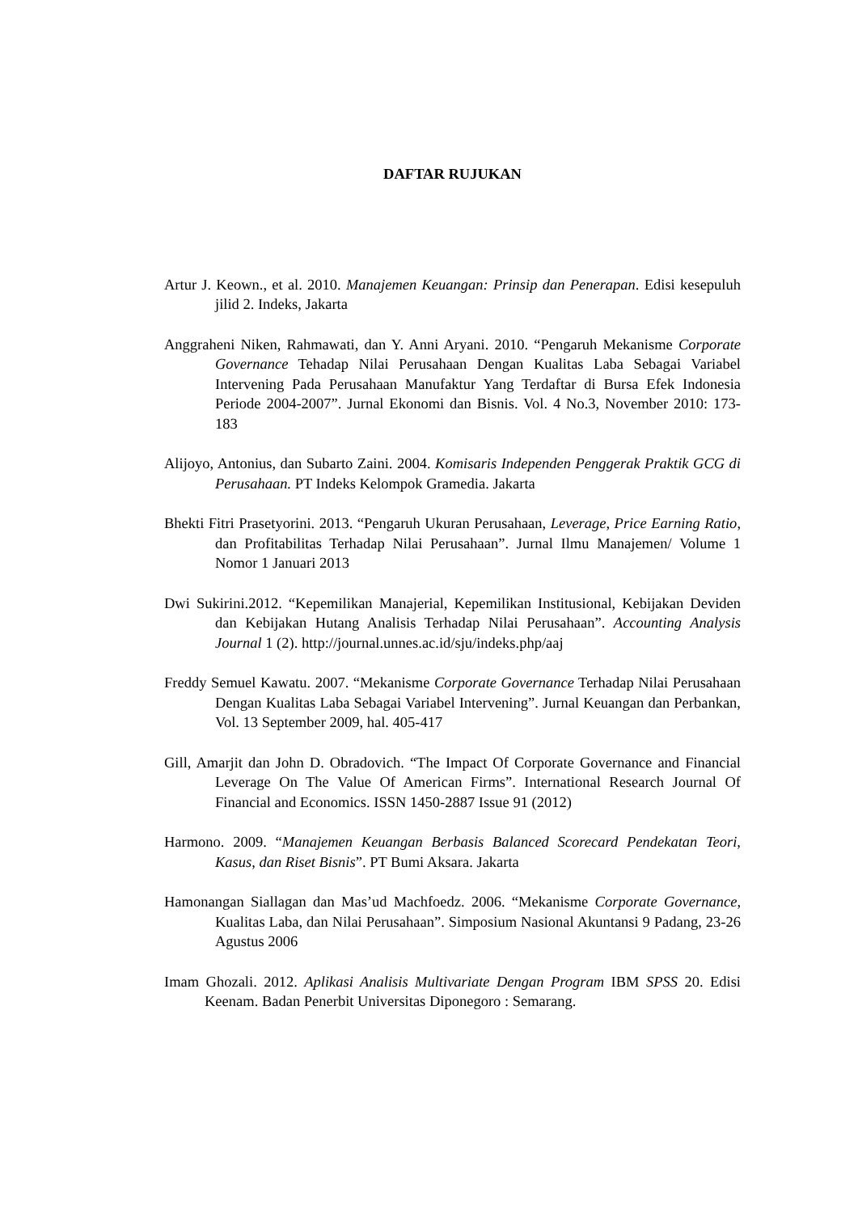DAFTAR RUJUKAN
Artur J. Keown., et al. 2010. Manajemen Keuangan: Prinsip dan Penerapan. Edisi kesepuluh jilid 2. Indeks, Jakarta
Anggraheni Niken, Rahmawati, dan Y. Anni Aryani. 2010. “Pengaruh Mekanisme Corporate Governance Tehadap Nilai Perusahaan Dengan Kualitas Laba Sebagai Variabel Intervening Pada Perusahaan Manufaktur Yang Terdaftar di Bursa Efek Indonesia Periode 2004-2007”. Jurnal Ekonomi dan Bisnis. Vol. 4 No.3, November 2010: 173-183
Alijoyo, Antonius, dan Subarto Zaini. 2004. Komisaris Independen Penggerak Praktik GCG di Perusahaan. PT Indeks Kelompok Gramedia. Jakarta
Bhekti Fitri Prasetyorini. 2013. “Pengaruh Ukuran Perusahaan, Leverage, Price Earning Ratio, dan Profitabilitas Terhadap Nilai Perusahaan”. Jurnal Ilmu Manajemen/ Volume 1 Nomor 1 Januari 2013
Dwi Sukirini.2012. “Kepemilikan Manajerial, Kepemilikan Institusional, Kebijakan Deviden dan Kebijakan Hutang Analisis Terhadap Nilai Perusahaan”. Accounting Analysis Journal 1 (2). http://journal.unnes.ac.id/sju/indeks.php/aaj
Freddy Semuel Kawatu. 2007. “Mekanisme Corporate Governance Terhadap Nilai Perusahaan Dengan Kualitas Laba Sebagai Variabel Intervening”. Jurnal Keuangan dan Perbankan, Vol. 13 September 2009, hal. 405-417
Gill, Amarjit dan John D. Obradovich. “The Impact Of Corporate Governance and Financial Leverage On The Value Of American Firms”. International Research Journal Of Financial and Economics. ISSN 1450-2887 Issue 91 (2012)
Harmono. 2009. “Manajemen Keuangan Berbasis Balanced Scorecard Pendekatan Teori, Kasus, dan Riset Bisnis”. PT Bumi Aksara. Jakarta
Hamonangan Siallagan dan Mas’ud Machfoedz. 2006. “Mekanisme Corporate Governance, Kualitas Laba, dan Nilai Perusahaan”. Simposium Nasional Akuntansi 9 Padang, 23-26 Agustus 2006
Imam Ghozali. 2012. Aplikasi Analisis Multivariate Dengan Program IBM SPSS 20. Edisi Keenam. Badan Penerbit Universitas Diponegoro : Semarang.